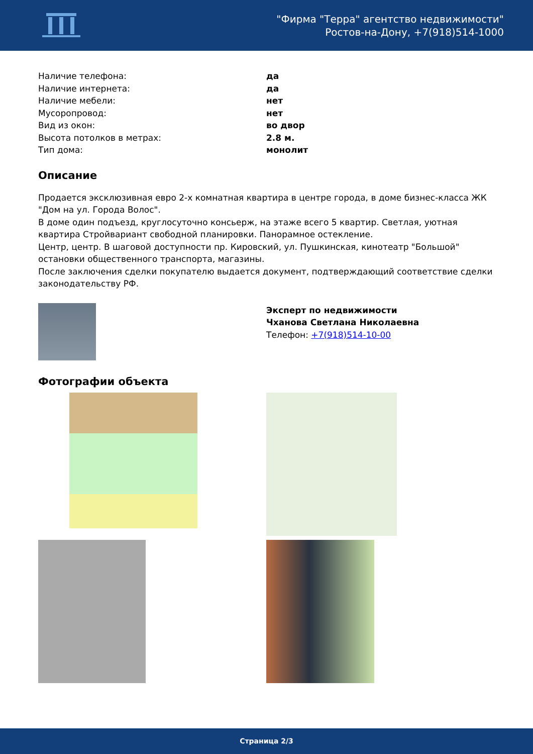"Фирма "Терра" агентство недвижимости"
Ростов-на-Дону, +7(918)514-1000
Наличие телефона: да
Наличие интернета: да
Наличие мебели: нет
Мусоропровод: нет
Вид из окон: во двор
Высота потолков в метрах: 2.8 м.
Тип дома: монолит
Описание
Продается эксклюзивная евро 2-х комнатная квартира в центре города, в доме бизнес-класса ЖК "Дом на ул. Города Волос".
В доме один подъезд, круглосуточно консьерж, на этаже всего 5 квартир. Светлая, уютная квартира Стройвариант свободной планировки. Панорамное остекление.
Центр, центр. В шаговой доступности пр. Кировский, ул. Пушкинская, кинотеатр "Большой" остановки общественного транспорта, магазины.
После заключения сделки покупателю выдается документ, подтверждающий соответствие сделки законодательству РФ.
Эксперт по недвижимости
Чханова Светлана Николаевна
Телефон: +7(918)514-10-00
Фотографии объекта
Страница 2/3